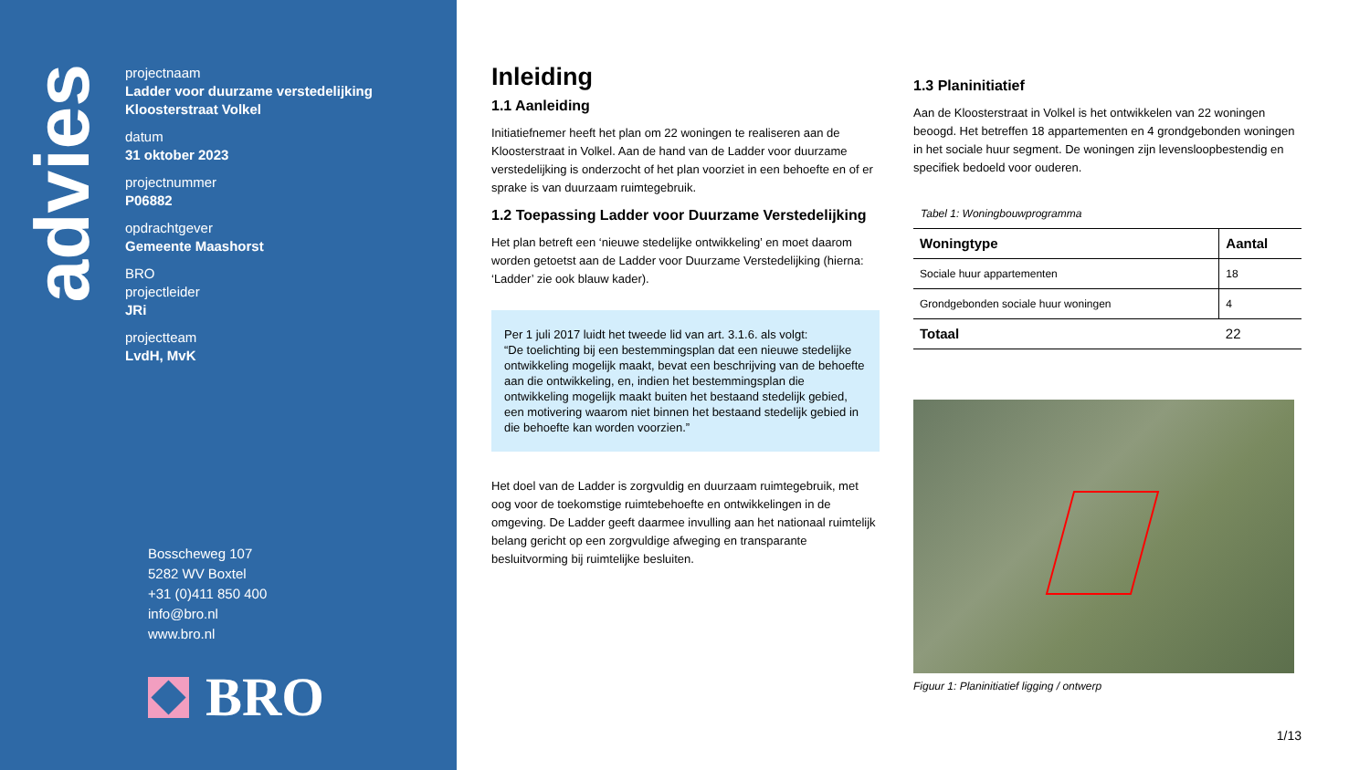advies
projectnaam
Ladder voor duurzame verstedelijking Kloosterstraat Volkel
datum
31 oktober 2023
projectnummer
P06882
opdrachtgever
Gemeente Maashorst
BRO
projectleider
JRi
projectteam
LvdH, MvK
Bosscheweg 107
5282 WV Boxtel
+31 (0)411 850 400
info@bro.nl
www.bro.nl
BRO
Inleiding
1.1 Aanleiding
Initiatiefnemer heeft het plan om 22 woningen te realiseren aan de Kloosterstraat in Volkel. Aan de hand van de Ladder voor duurzame verstedelijking is onderzocht of het plan voorziet in een behoefte en of er sprake is van duurzaam ruimtegebruik.
1.2 Toepassing Ladder voor Duurzame Verstedelijking
Het plan betreft een ‘nieuwe stedelijke ontwikkeling’ en moet daarom worden getoetst aan de Ladder voor Duurzame Verstedelijking (hierna: ‘Ladder’ zie ook blauw kader).
Per 1 juli 2017 luidt het tweede lid van art. 3.1.6. als volgt:
“De toelichting bij een bestemmingsplan dat een nieuwe stedelijke ontwikkeling mogelijk maakt, bevat een beschrijving van de behoefte aan die ontwikkeling, en, indien het bestemmingsplan die ontwikkeling mogelijk maakt buiten het bestaand stedelijk gebied, een motivering waarom niet binnen het bestaand stedelijk gebied in die behoefte kan worden voorzien.”
Het doel van de Ladder is zorgvuldig en duurzaam ruimtegebruik, met oog voor de toekomstige ruimtebehoefte en ontwikkelingen in de omgeving. De Ladder geeft daarmee invulling aan het nationaal ruimtelijk belang gericht op een zorgvuldige afweging en transparante besluitvorming bij ruimtelijke besluiten.
1.3 Planinitiatief
Aan de Kloosterstraat in Volkel is het ontwikkelen van 22 woningen beoogd. Het betreffen 18 appartementen en 4 grondgebonden woningen in het sociale huur segment. De woningen zijn levensloopbestendig en specifiek bedoeld voor ouderen.
Tabel 1: Woningbouwprogramma
| Woningtype | Aantal |
| --- | --- |
| Sociale huur appartementen | 18 |
| Grondgebonden sociale huur woningen | 4 |
| Totaal | 22 |
Figuur 1: Planinitiatief ligging / ontwerp
1/13